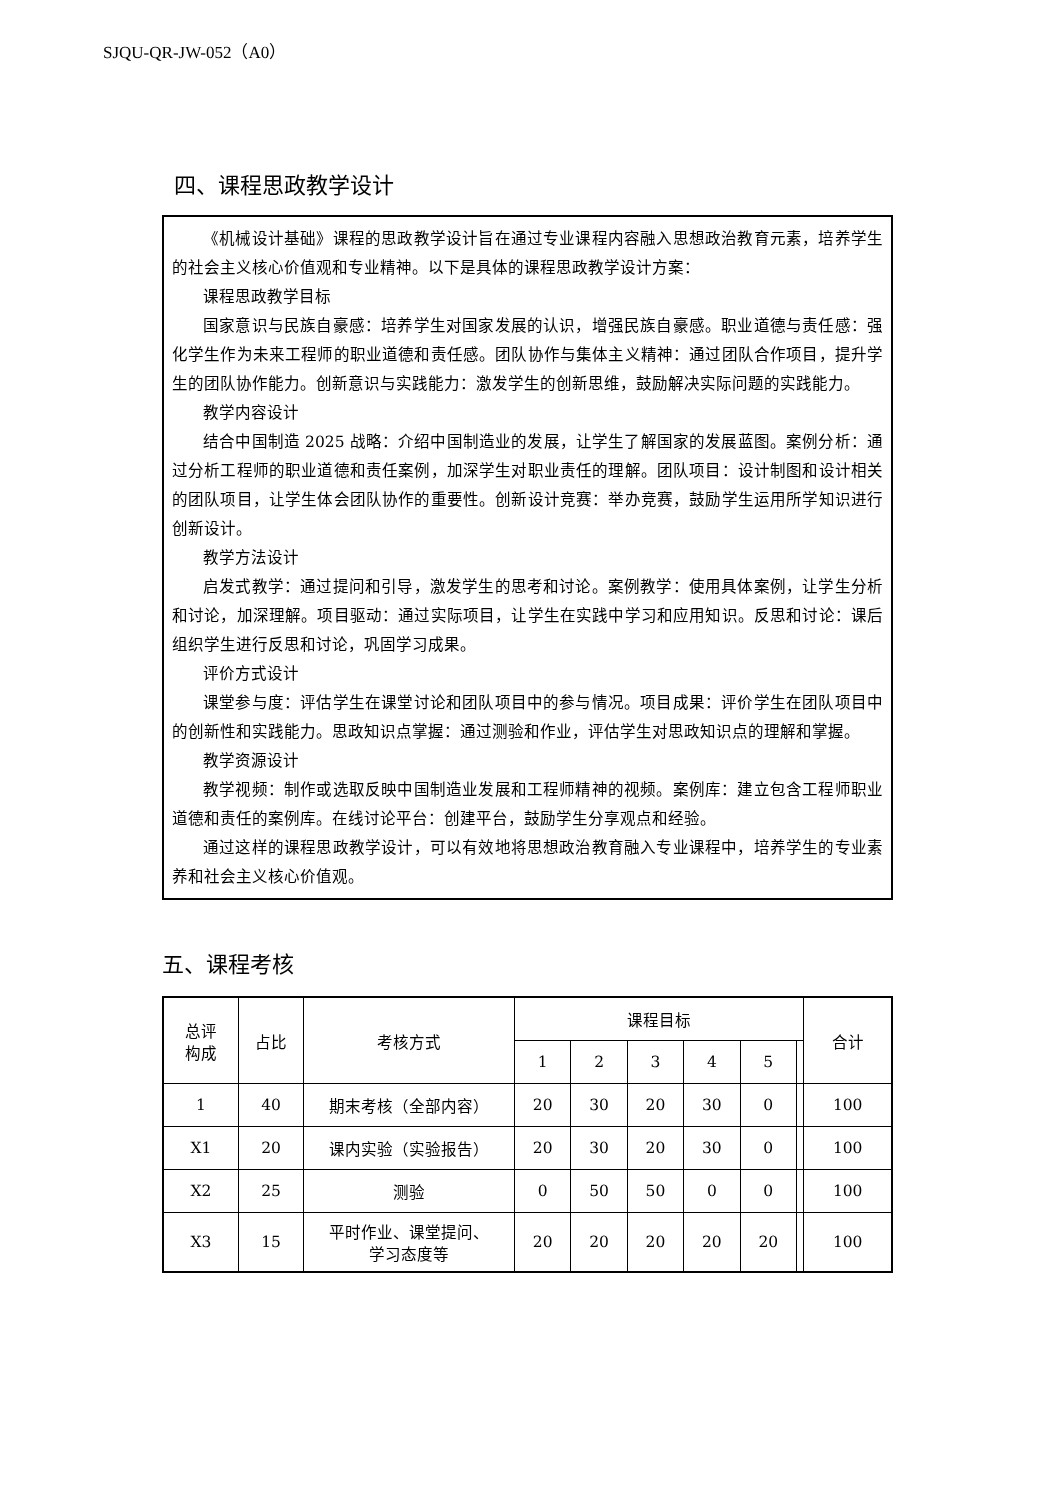SJQU-QR-JW-052（A0）
四、课程思政教学设计
《机械设计基础》课程的思政教学设计旨在通过专业课程内容融入思想政治教育元素，培养学生的社会主义核心价值观和专业精神。以下是具体的课程思政教学设计方案：
课程思政教学目标
国家意识与民族自豪感：培养学生对国家发展的认识，增强民族自豪感。职业道德与责任感：强化学生作为未来工程师的职业道德和责任感。团队协作与集体主义精神：通过团队合作项目，提升学生的团队协作能力。创新意识与实践能力：激发学生的创新思维，鼓励解决实际问题的实践能力。
教学内容设计
结合中国制造 2025 战略：介绍中国制造业的发展，让学生了解国家的发展蓝图。案例分析：通过分析工程师的职业道德和责任案例，加深学生对职业责任的理解。团队项目：设计制图和设计相关的团队项目，让学生体会团队协作的重要性。创新设计竞赛：举办竞赛，鼓励学生运用所学知识进行创新设计。
教学方法设计
启发式教学：通过提问和引导，激发学生的思考和讨论。案例教学：使用具体案例，让学生分析和讨论，加深理解。项目驱动：通过实际项目，让学生在实践中学习和应用知识。反思和讨论：课后组织学生进行反思和讨论，巩固学习成果。
评价方式设计
课堂参与度：评估学生在课堂讨论和团队项目中的参与情况。项目成果：评价学生在团队项目中的创新性和实践能力。思政知识点掌握：通过测验和作业，评估学生对思政知识点的理解和掌握。
教学资源设计
教学视频：制作或选取反映中国制造业发展和工程师精神的视频。案例库：建立包含工程师职业道德和责任的案例库。在线讨论平台：创建平台，鼓励学生分享观点和经验。
通过这样的课程思政教学设计，可以有效地将思想政治教育融入专业课程中，培养学生的专业素养和社会主义核心价值观。
五、课程考核
| 总评 构成 | 占比 | 考核方式 | 课程目标 | | | | | | 合计 |
| --- | --- | --- | --- | --- | --- | --- | --- | --- | --- |
| | | | 1 | 2 | 3 | 4 | 5 | | |
| 1 | 40 | 期末考核（全部内容） | 20 | 30 | 20 | 30 | 0 | | 100 |
| X1 | 20 | 课内实验（实验报告） | 20 | 30 | 20 | 30 | 0 | | 100 |
| X2 | 25 | 测验 | 0 | 50 | 50 | 0 | 0 | | 100 |
| X3 | 15 | 平时作业、课堂提问、 学习态度等 | 20 | 20 | 20 | 20 | 20 | | 100 |